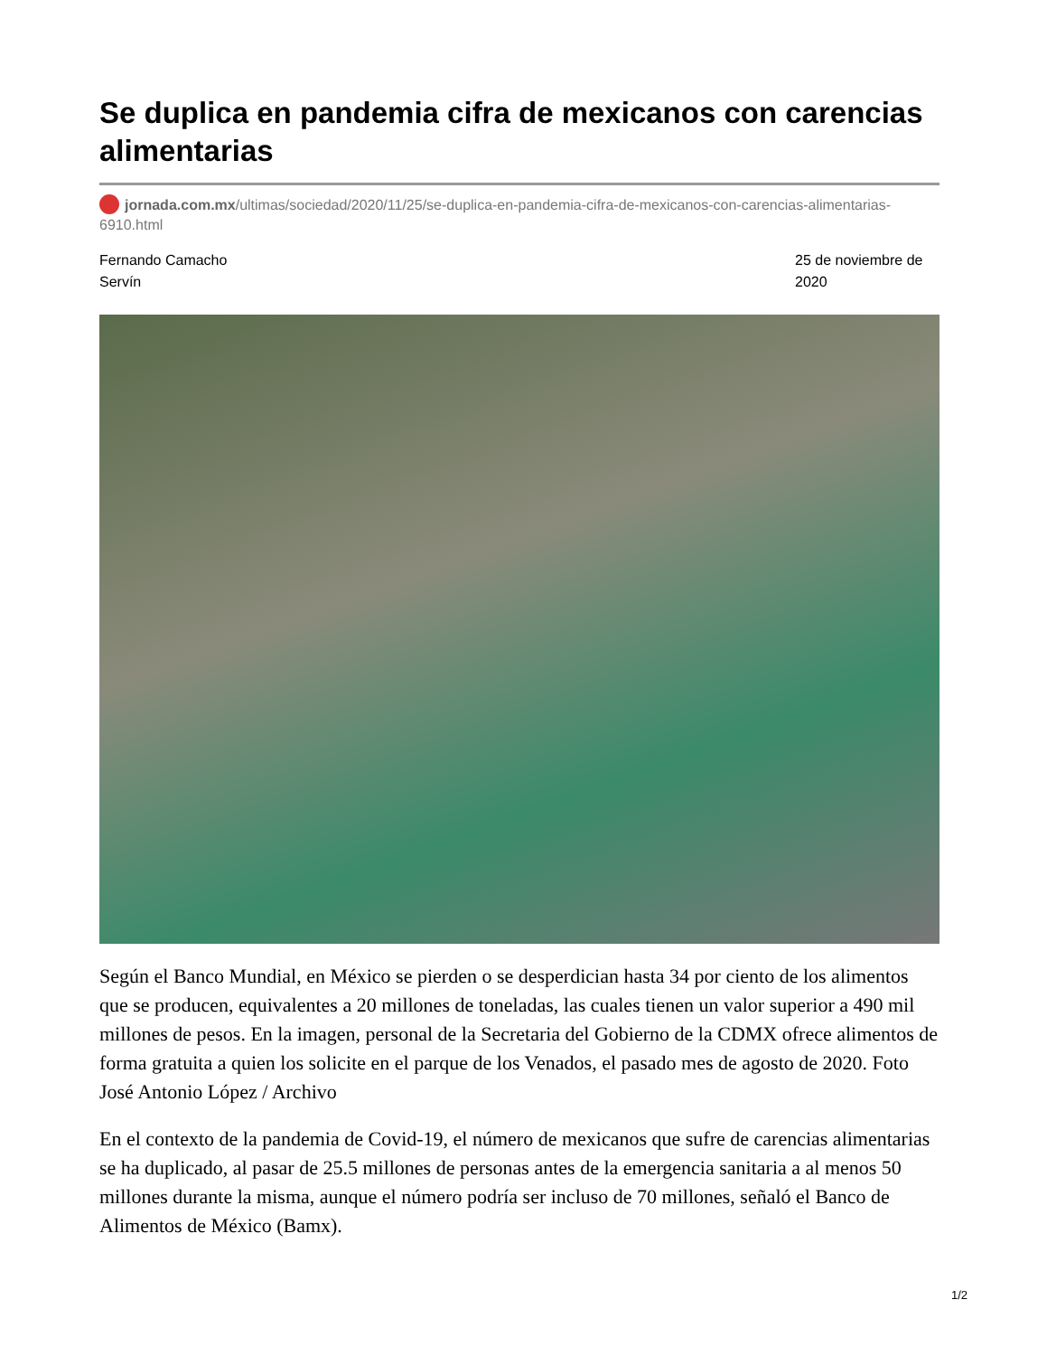Se duplica en pandemia cifra de mexicanos con carencias alimentarias
jornada.com.mx/ultimas/sociedad/2020/11/25/se-duplica-en-pandemia-cifra-de-mexicanos-con-carencias-alimentarias-6910.html
Fernando Camacho Servín
25 de noviembre de 2020
Según el Banco Mundial, en México se pierden o se desperdician hasta 34 por ciento de los alimentos que se producen, equivalentes a 20 millones de toneladas, las cuales tienen un valor superior a 490 mil millones de pesos. En la imagen, personal de la Secretaria del Gobierno de la CDMX ofrece alimentos de forma gratuita a quien los solicite en el parque de los Venados, el pasado mes de agosto de 2020. Foto José Antonio López / Archivo
En el contexto de la pandemia de Covid-19, el número de mexicanos que sufre de carencias alimentarias se ha duplicado, al pasar de 25.5 millones de personas antes de la emergencia sanitaria a al menos 50 millones durante la misma, aunque el número podría ser incluso de 70 millones, señaló el Banco de Alimentos de México (Bamx).
1/2